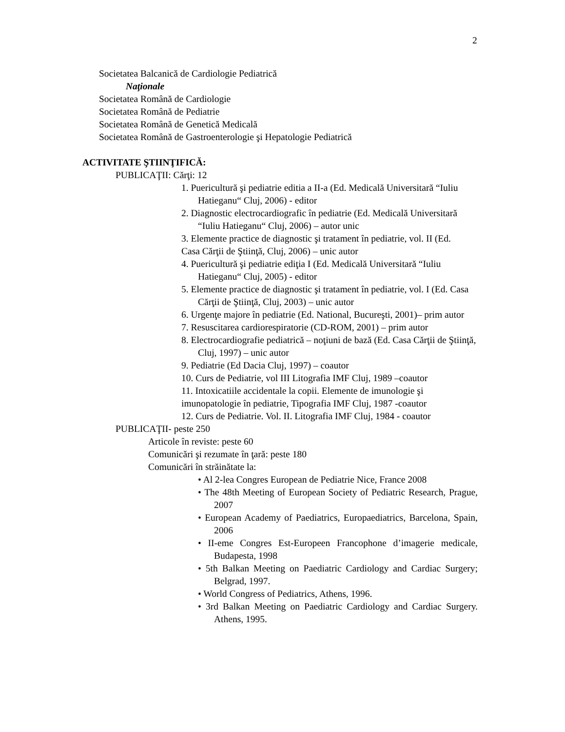2
Societatea Balcanică de Cardiologie Pediatrică
Naţionale
Societatea Română de Cardiologie
Societatea Română de Pediatrie
Societatea Română de Genetică Medicală
Societatea Română de Gastroenterologie şi Hepatologie Pediatrică
ACTIVITATE ŞTIINŢIFICĂ:
PUBLICAŢII: Cărţi: 12
1. Puericultură şi pediatrie editia a II-a (Ed. Medicală Universitară “Iuliu Hatieganu“ Cluj, 2006) - editor
2. Diagnostic electrocardiografic în pediatrie (Ed. Medicală Universitară “Iuliu Hatieganu“ Cluj, 2006) – autor unic
3. Elemente practice de diagnostic şi tratament în pediatrie, vol. II (Ed. Casa Cărţii de Ştiinţă, Cluj, 2006) – unic autor
4. Puericultură şi pediatrie ediţia I (Ed. Medicală Universitară “Iuliu Hatieganu“ Cluj, 2005) - editor
5. Elemente practice de diagnostic şi tratament în pediatrie, vol. I (Ed. Casa Cărţii de Ştiinţă, Cluj, 2003) – unic autor
6. Urgenţe majore în pediatrie (Ed. National, Bucureşti, 2001)– prim autor
7. Resuscitarea cardiorespiratorie (CD-ROM, 2001) – prim autor
8. Electrocardiografie pediatrică – noţiuni de bază (Ed. Casa Cărţii de Ştiinţă, Cluj, 1997) – unic autor
9. Pediatrie (Ed Dacia Cluj, 1997) – coautor
10. Curs de Pediatrie, vol III Litografia IMF Cluj, 1989 –coautor
11. Intoxicatiile accidentale la copii. Elemente de imunologie şi imunopatologie în pediatrie, Tipografia IMF Cluj, 1987 -coautor
12. Curs de Pediatrie. Vol. II. Litografia IMF Cluj, 1984 - coautor
PUBLICAŢII- peste 250
Articole în reviste: peste 60
Comunicări şi rezumate în ţară: peste 180
Comunicări în străinătate la:
• Al 2-lea Congres European de Pediatrie Nice, France 2008
• The 48th Meeting of European Society of Pediatric Research, Prague, 2007
• European Academy of Paediatrics, Europaediatrics, Barcelona, Spain, 2006
• II-eme Congres Est-Europeen Francophone d’imagerie medicale, Budapesta, 1998
• 5th Balkan Meeting on Paediatric Cardiology and Cardiac Surgery; Belgrad, 1997.
• World Congress of Pediatrics, Athens, 1996.
• 3rd Balkan Meeting on Paediatric Cardiology and Cardiac Surgery. Athens, 1995.